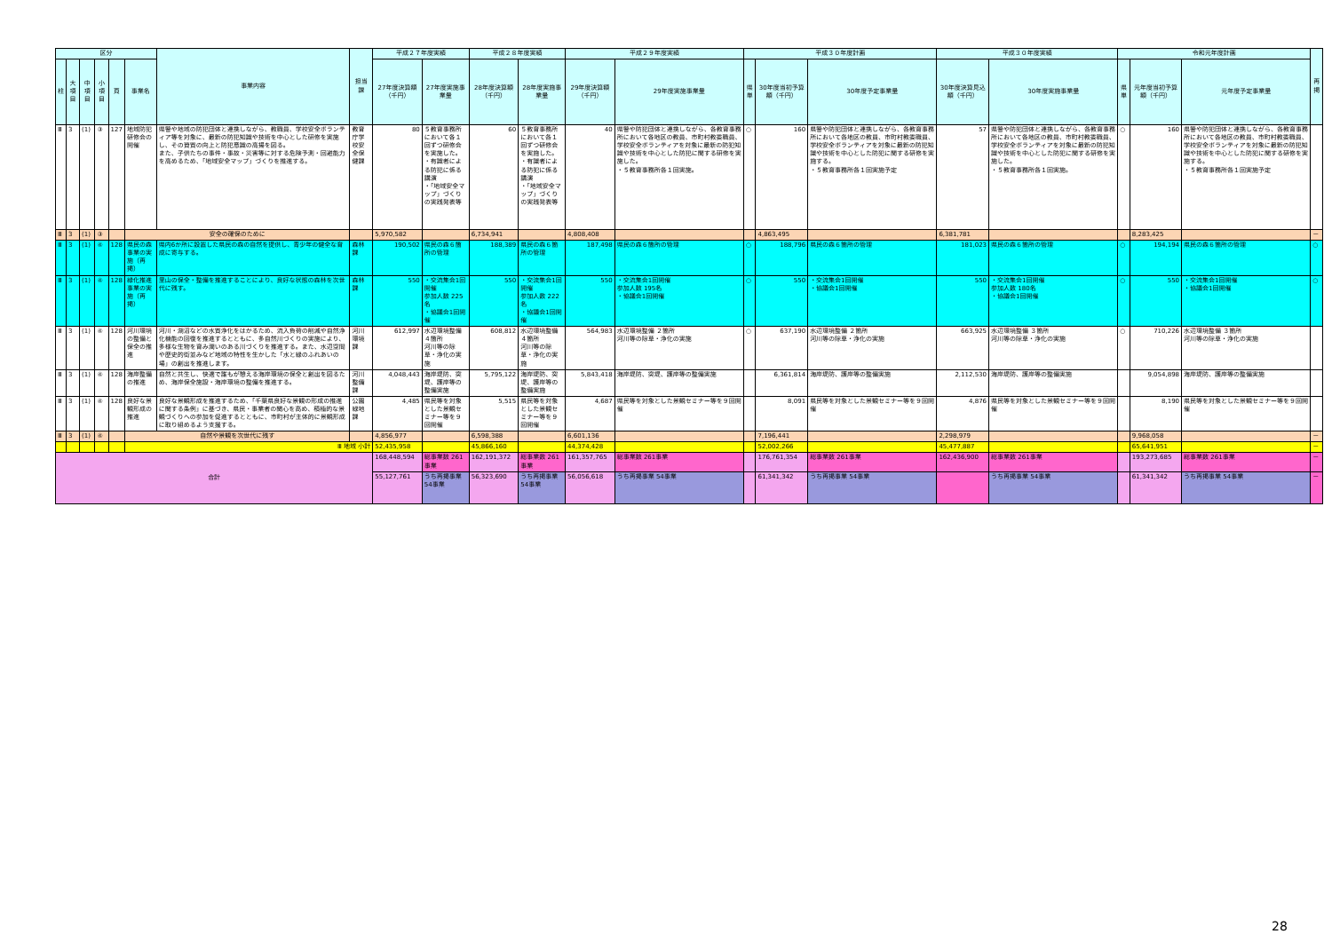| 区分 | | | | | | 事業内容 | 担当課 | 平成２７年度実績 | | 平成２８年度実績 | | 平成２９年度実績 | | 平成３０年度計画 | | | 平成３０年度実績 | | 令和元年度計画 | | | 再掲 |
| --- | --- | --- | --- | --- | --- | --- | --- | --- | --- | --- | --- | --- | --- | --- | --- | --- | --- | --- | --- | --- | --- | --- |
| 柱 | 大項目 | 中項目 | 小項目 | 頁 | 事業名 | | | 27年度決算額（千円） | 27年度実施事業量 | 28年度決算額（千円） | 28年度実施事業量 | 29年度決算額（千円） | 29年度実施事業量 | 県単 | 30年度当初予算額（千円） | 30年度予定事業量 | 30年度決算見込額（千円） | 30年度実施事業量 | 県単 | 元年度当初予算額（千円） | 元年度予定事業量 | |
| Ⅲ | 3 | (1) | ③ | 127 | 地域防犯研修会の開催 | 県警や地域の防犯団体と連携しながら、教職員、学校安全ボランティア等を対象に、最新の防犯知識や技術を中心とした研修を実施し、その資質の向上と防犯意識の高揚を図る。 また、子供たちの事件・事故・災害等に対する危険予測・回避能力を高めるため、「地域安全マップ」づくりを推進する。 | 教育庁学校安全保健課 | 80 | ５教育事務所において各１回ずつ研修会を実施した。 ・有識者による防犯に係る講演 ・「地域安全マップ」づくりの実践発表等 | 60 | ５教育事務所において各１回ずつ研修会を実施した。 ・有識者による防犯に係る講演 ・「地域安全マップ」づくりの実践発表等 | 40 | 県警や防犯団体と連携しながら、各教育事務所において各地区の教員、市町村教委職員、学校安全ボランティアを対象に最新の防犯知識や技術を中心とした防犯に関する研修を実施した。 ・５教育事務所各１回実施。 | ○ | 160 | 県警や防犯団体と連携しながら、各教育事務所において各地区の教員、市町村教委職員、学校安全ボランティアを対象に最新の防犯知識や技術を中心とした防犯に関する研修を実施する。 ・５教育事務所各１回実施予定 | 57 | 県警や防犯団体と連携しながら、各教育事務所において各地区の教員、市町村教委職員、学校安全ボランティアを対象に最新の防犯知識や技術を中心とした防犯に関する研修を実施した。 ・５教育事務所各１回実施。 | ○ | 160 | 県警や防犯団体と連携しながら、各教育事務所において各地区の教員、市町村教委職員、学校安全ボランティアを対象に最新の防犯知識や技術を中心とした防犯に関する研修を実施する。 ・５教育事務所各１回実施予定 | |
| Ⅲ | 3 | (1) | ③ | | 安全の確保のために | | | 5,970,582 | | 6,734,941 | | 4,808,408 | | | 4,863,495 | | 6,381,781 | | | 8,283,425 | | － |
| Ⅲ | 3 | (1) | ④ | 128 | 県民の森事業の実施（再掲） | 県内6か所に設置した県民の森の自然を提供し、青少年の健全な育成に寄与する。 | 森林課 | 190,502 | 県民の森６箇所の管理 | 188,389 | 県民の森６箇所の管理 | 187,498 | 県民の森６箇所の管理 | ○ | 188,796 | 県民の森６箇所の管理 | 181,023 | 県民の森６箇所の管理 | ○ | 194,194 | 県民の森６箇所の管理 | ○ |
| Ⅲ | 3 | (1) | ④ | 128 | 緑化推進事業の実施（再掲） | 里山の保全・整備を推進することにより、良好な状態の森林を次世代に残す。 | 森林課 | 550 | ・交流集会1回開催 参加人数 225名 ・協議会1回開催 | 550 | ・交流集会1回開催 参加人数 222名 ・協議会1回開催 | 550 | ・交流集会1回開催 参加人数 195名 ・協議会1回開催 | ○ | 550 | ・交流集会1回開催 ・協議会1回開催 | 550 | ・交流集会1回開催 参加人数 180名 ・協議会1回開催 | ○ | 550 | ・交流集会1回開催 ・協議会1回開催 | ○ |
| Ⅲ | 3 | (1) | ④ | 128 | 河川環境の整備と保全の推進 | 河川・湖沼などの水質浄化をはかるため、流入負荷の削減や自然浄化機能の回復を推進するとともに、多自然川づくりの実施により、多様な生物を育み潤いのある川づくりを推進する。また、水辺空間や歴史的街並みなど地域の特性を生かした「水と緑のふれあいの場」の創出を推進します。 | 河川環境課 | 612,997 | 水辺環境整備 ４箇所 河川等の除草・浄化の実施 | 608,812 | 水辺環境整備 ４箇所 河川等の除草・浄化の実施 | 564,983 | 水辺環境整備 ２箇所 河川等の除草・浄化の実施 | ○ | 637,190 | 水辺環境整備 ２箇所 河川等の除草・浄化の実施 | 663,925 | 水辺環境整備 ３箇所 河川等の除草・浄化の実施 | ○ | 710,226 | 水辺環境整備 ３箇所 河川等の除草・浄化の実施 | |
| Ⅲ | 3 | (1) | ④ | 128 | 海岸整備の推進 | 自然と共生し、快適で誰もが憩える海岸環境の保全と創出を図るため、海岸保全施設・海岸環境の整備を推進する。 | 河川整備課 | 4,048,443 | 海岸堤防、突堤、護岸等の整備実施 | 5,795,122 | 海岸堤防、突堤、護岸等の整備実施 | 5,843,418 | 海岸堤防、突堤、護岸等の整備実施 | | 6,361,814 | 海岸堤防、護岸等の整備実施 | 2,112,530 | 海岸堤防、護岸等の整備実施 | | 9,054,898 | 海岸堤防、護岸等の整備実施 | |
| Ⅲ | 3 | (1) | ④ | 128 | 良好な景観形成の推進 | 良好な景観形成を推進するため、「千葉県良好な景観の形成の推進に関する条例」に基づき、県民・事業者の関心を高め、積極的な景観づくりへの参加を促進するとともに、市町村が主体的に景観形成に取り組めるよう支援する。 | 公園緑地課 | 4,485 | 県民等を対象とした景観セミナー等を９回開催 | 5,515 | 県民等を対象とした景観セミナー等を９回開催 | 4,687 | 県民等を対象とした景観セミナー等を９回開催 | | 8,091 | 県民等を対象とした景観セミナー等を９回開催 | 4,876 | 県民等を対象とした景観セミナー等を９回開催 | | 8,190 | 県民等を対象とした景観セミナー等を９回開催 | |
| Ⅲ | 3 | (1) | ④ | | 自然や景観を次世代に残す | | | 4,856,977 | | 6,598,388 | | 6,601,136 | | | 7,196,441 | | 2,298,979 | | | 9,968,058 | | － |
| | | | | | Ⅲ 地域 小計 | | | 52,435,958 | | 45,866,160 | | 44,374,428 | | | 52,002,266 | | 45,477,887 | | | 65,641,951 | | － |
| 合計 | | | | | | | | 168,448,594 | 総事業数 261事業 | 162,191,372 | 総事業数 261事業 | 161,357,765 | 総事業数 261事業 | | 176,761,354 | 総事業数 261事業 | 162,436,900 | 総事業数 261事業 | | 193,273,685 | 総事業数 261事業 | － |
| | | | | | | | | 55,127,761 | うち再掲事業 54事業 | 56,323,690 | うち再掲事業 54事業 | 56,056,618 | うち再掲事業 54事業 | | 61,341,342 | うち再掲事業 54事業 | | うち再掲事業 54事業 | | 61,341,342 | うち再掲事業 54事業 | － |
28